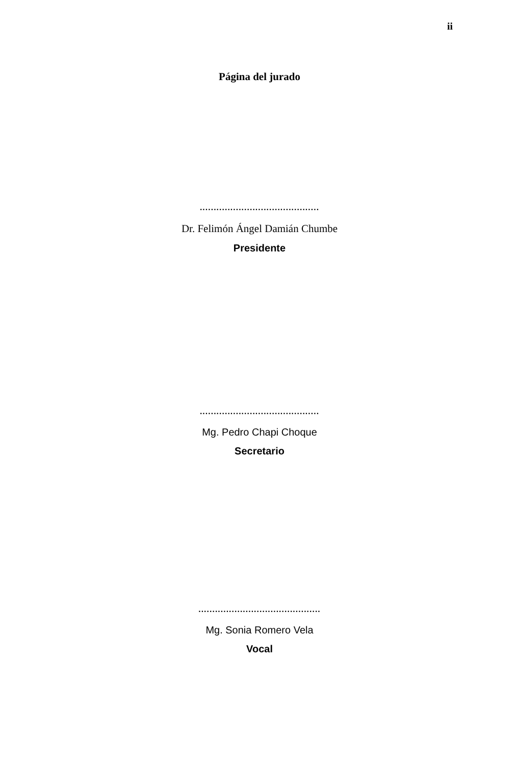ii
Página del jurado
...........................................
Dr. Felimón Ángel Damián Chumbe
Presidente
...........................................
Mg. Pedro Chapi Choque
Secretario
............................................
Mg. Sonia Romero Vela
Vocal